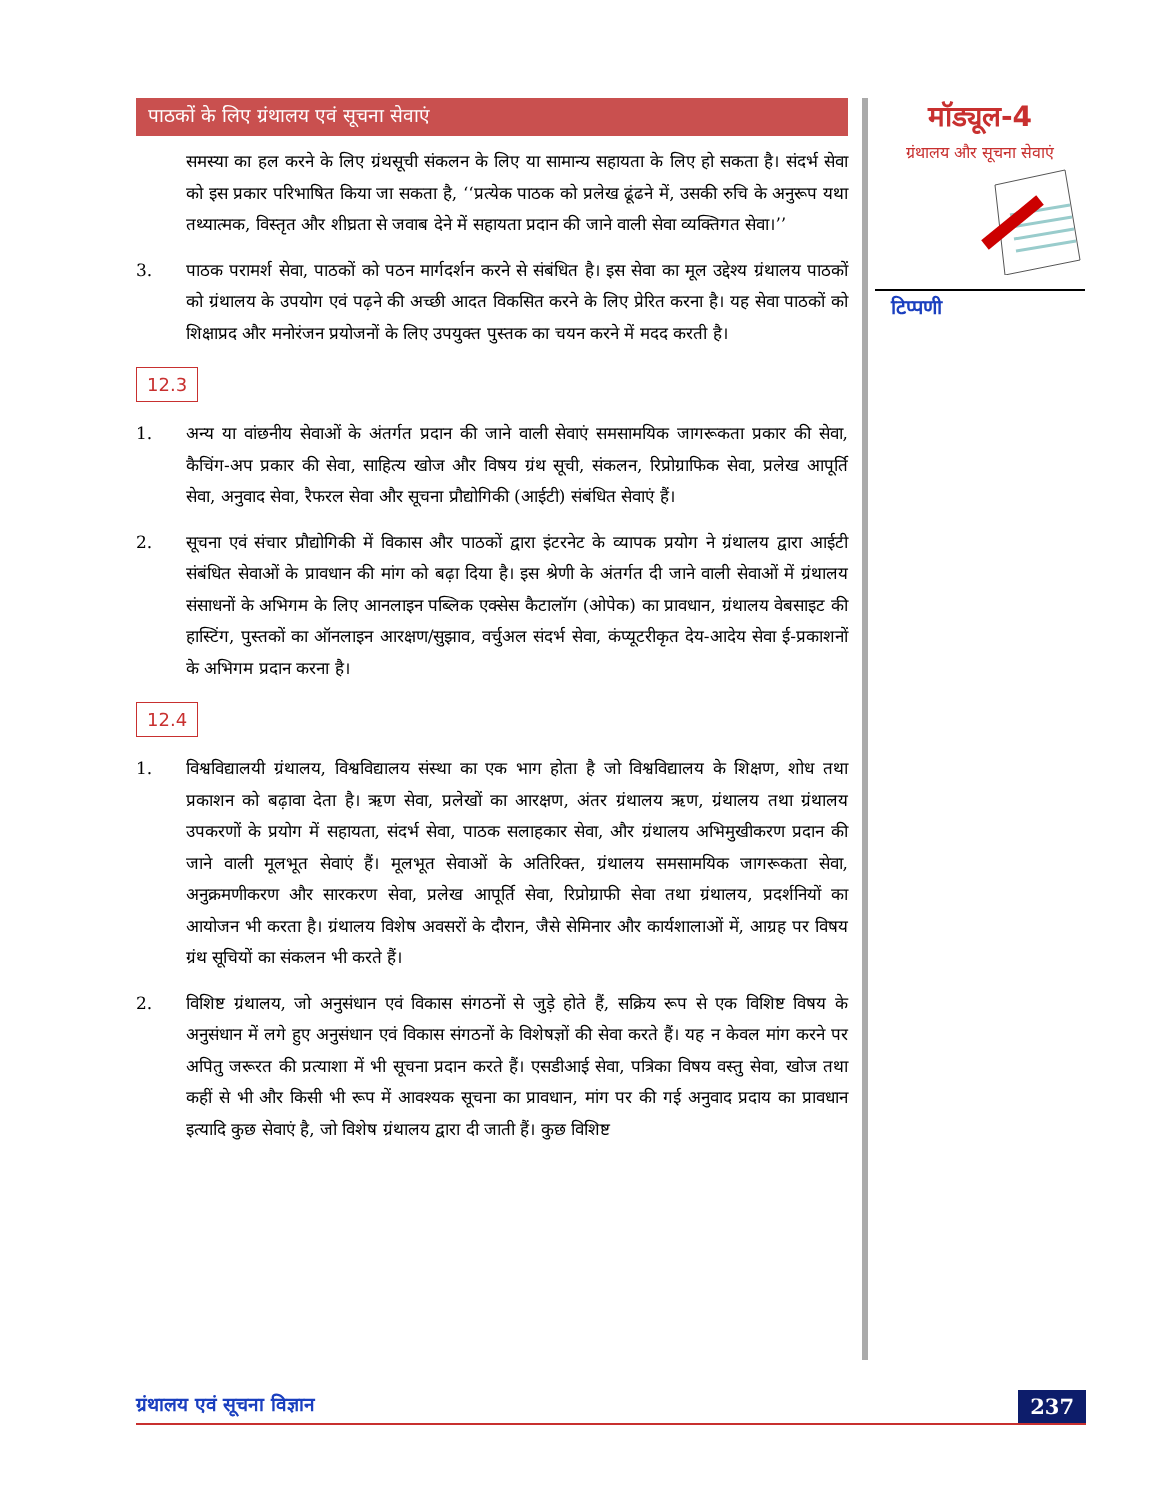पाठकों के लिए ग्रंथालय एवं सूचना सेवाएं
समस्या का हल करने के लिए ग्रंथसूची संकलन के लिए या सामान्य सहायता के लिए हो सकता है। संदर्भ सेवा को इस प्रकार परिभाषित किया जा सकता है, ‘‘प्रत्येक पाठक को प्रलेख ढूंढने में, उसकी रुचि के अनुरूप यथा तथ्यात्मक, विस्तृत और शीघ्रता से जवाब देने में सहायता प्रदान की जाने वाली सेवा व्यक्तिगत सेवा।’’
3. पाठक परामर्श सेवा, पाठकों को पठन मार्गदर्शन करने से संबंधित है। इस सेवा का मूल उद्देश्य ग्रंथालय पाठकों को ग्रंथालय के उपयोग एवं पढ़ने की अच्छी आदत विकसित करने के लिए प्रेरित करना है। यह सेवा पाठकों को शिक्षाप्रद और मनोरंजन प्रयोजनों के लिए उपयुक्त पुस्तक का चयन करने में मदद करती है।
12.3
1. अन्य या वांछनीय सेवाओं के अंतर्गत प्रदान की जाने वाली सेवाएं समसामयिक जागरूकता प्रकार की सेवा, कैचिंग-अप प्रकार की सेवा, साहित्य खोज और विषय ग्रंथ सूची, संकलन, रिप्रोग्राफिक सेवा, प्रलेख आपूर्ति सेवा, अनुवाद सेवा, रैफरल सेवा और सूचना प्रौद्योगिकी (आईटी) संबंधित सेवाएं हैं।
2. सूचना एवं संचार प्रौद्योगिकी में विकास और पाठकों द्वारा इंटरनेट के व्यापक प्रयोग ने ग्रंथालय द्वारा आईटी संबंधित सेवाओं के प्रावधान की मांग को बढ़ा दिया है। इस श्रेणी के अंतर्गत दी जाने वाली सेवाओं में ग्रंथालय संसाधनों के अभिगम के लिए आनलाइन पब्लिक एक्सेस कैटालॉग (ओपेक) का प्रावधान, ग्रंथालय वेबसाइट की हास्टिंग, पुस्तकों का ऑनलाइन आरक्षण/सुझाव, वर्चुअल संदर्भ सेवा, कंप्यूटरीकृत देय-आदेय सेवा ई-प्रकाशनों के अभिगम प्रदान करना है।
12.4
1. विश्वविद्यालयी ग्रंथालय, विश्वविद्यालय संस्था का एक भाग होता है जो विश्वविद्यालय के शिक्षण, शोध तथा प्रकाशन को बढ़ावा देता है। ऋण सेवा, प्रलेखों का आरक्षण, अंतर ग्रंथालय ऋण, ग्रंथालय तथा ग्रंथालय उपकरणों के प्रयोग में सहायता, संदर्भ सेवा, पाठक सलाहकार सेवा, और ग्रंथालय अभिमुखीकरण प्रदान की जाने वाली मूलभूत सेवाएं हैं। मूलभूत सेवाओं के अतिरिक्त, ग्रंथालय समसामयिक जागरूकता सेवा, अनुक्रमणीकरण और सारकरण सेवा, प्रलेख आपूर्ति सेवा, रिप्रोग्राफी सेवा तथा ग्रंथालय, प्रदर्शनियों का आयोजन भी करता है। ग्रंथालय विशेष अवसरों के दौरान, जैसे सेमिनार और कार्यशालाओं में, आग्रह पर विषय ग्रंथ सूचियों का संकलन भी करते हैं।
2. विशिष्ट ग्रंथालय, जो अनुसंधान एवं विकास संगठनों से जुड़े होते हैं, सक्रिय रूप से एक विशिष्ट विषय के अनुसंधान में लगे हुए अनुसंधान एवं विकास संगठनों के विशेषज्ञों की सेवा करते हैं। यह न केवल मांग करने पर अपितु जरूरत की प्रत्याशा में भी सूचना प्रदान करते हैं। एसडीआई सेवा, पत्रिका विषय वस्तु सेवा, खोज तथा कहीं से भी और किसी भी रूप में आवश्यक सूचना का प्रावधान, मांग पर की गई अनुवाद प्रदाय का प्रावधान इत्यादि कुछ सेवाएं है, जो विशेष ग्रंथालय द्वारा दी जाती हैं। कुछ विशिष्ट
मॉड्यूल-4
ग्रंथालय और सूचना सेवाएं
टिप्पणी
ग्रंथालय एवं सूचना विज्ञान 237